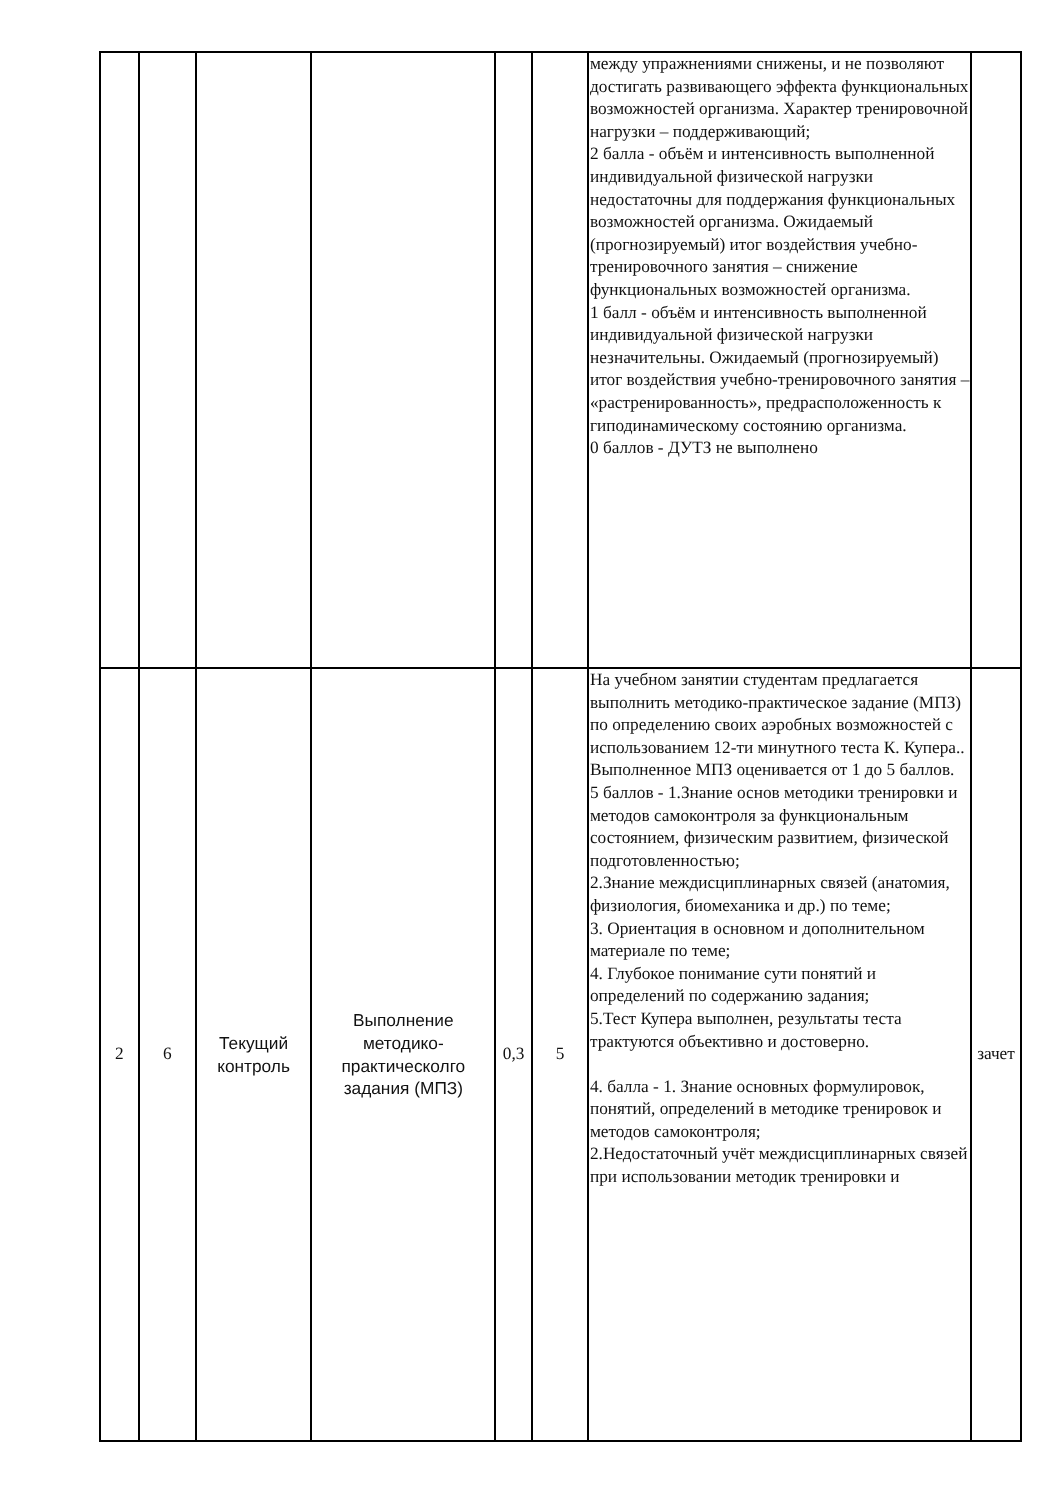| | | | | | | между упражнениями снижены, и не позволяют достигать развивающего эффекта функциональных возможностей организма. Характер тренировочной нагрузки – поддерживающий; 2 балла - объём и интенсивность выполненной индивидуальной физической нагрузки недостаточны для поддержания функциональных возможностей организма. Ожидаемый (прогнозируемый) итог воздействия учебно-тренировочного занятия – снижение функциональных возможностей организма. 1 балл - объём и интенсивность выполненной индивидуальной физической нагрузки незначительны. Ожидаемый (прогнозируемый) итог воздействия учебно-тренировочного занятия – «растренированность», предрасположенность к гиподинамическому состоянию организма. 0 баллов - ДУТЗ не выполнено | |
| 2 | 6 | Текущий контроль | Выполнение методико-практическолго задания (МПЗ) | 0,3 | 5 | На учебном занятии студентам предлагается выполнить методико-практическое задание (МПЗ) по определению своих аэробных возможностей с использованием 12-ти минутного теста К. Купера.. Выполненное МПЗ оценивается от 1 до 5 баллов. 5 баллов - 1.Знание основ методики тренировки и методов самоконтроля за функциональным состоянием, физическим развитием, физической подготовленностью; 2.Знание междисциплинарных связей (анатомия, физиология, биомеханика и др.) по теме; 3. Ориентация в основном и дополнительном материале по теме; 4. Глубокое понимание сути понятий и определений по содержанию задания; 5.Тест Купера выполнен, результаты теста трактуются объективно и достоверно. 4. балла - 1. Знание основных формулировок, понятий, определений в методике тренировок и методов самоконтроля; 2.Недостаточный учёт междисциплинарных связей при использовании методик тренировки и | зачет |